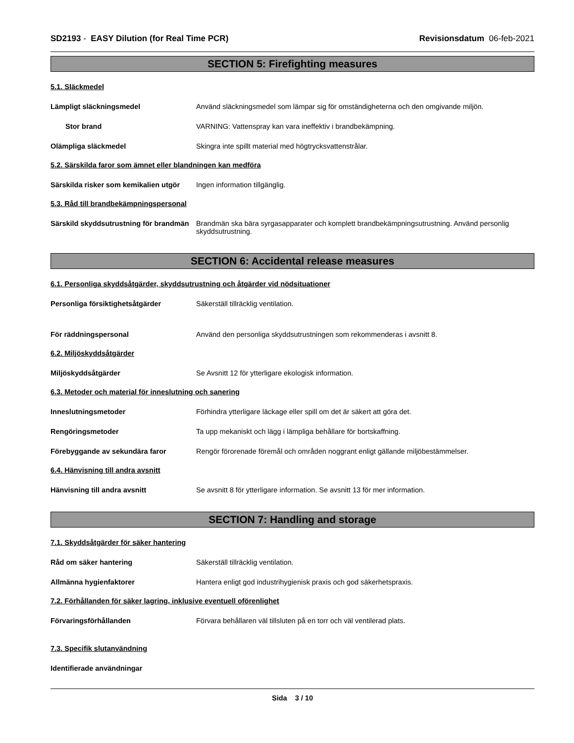SD2193 - EASY Dilution (for Real Time PCR) Revisionsdatum 06-feb-2021
SECTION 5: Firefighting measures
5.1. Släckmedel
Lämpligt släckningsmedel Använd släckningsmedel som lämpar sig för omständigheterna och den omgivande miljön.
Stor brand VARNING: Vattenspray kan vara ineffektiv i brandbekämpning.
Olämpliga släckmedel Skingra inte spillt material med högtrycksvattenstrålar.
5.2. Särskilda faror som ämnet eller blandningen kan medföra
Särskilda risker som kemikalien utgör
Ingen information tillgänglig.
5.3. Råd till brandbekämpningspersonal
Särskild skyddsutrustning för brandmän
Brandmän ska bära syrgasapparater och komplett brandbekämpningsutrustning. Använd personlig skyddsutrustning.
SECTION 6: Accidental release measures
6.1. Personliga skyddsåtgärder, skyddsutrustning och åtgärder vid nödsituationer
Personliga försiktighetsåtgärder Säkerställ tillräcklig ventilation.
För räddningspersonal Använd den personliga skyddsutrustningen som rekommenderas i avsnitt 8.
6.2. Miljöskyddsåtgärder
Miljöskyddsåtgärder Se Avsnitt 12 för ytterligare ekologisk information.
6.3. Metoder och material för inneslutning och sanering
Inneslutningsmetoder Förhindra ytterligare läckage eller spill om det är säkert att göra det.
Rengöringsmetoder Ta upp mekaniskt och lägg i lämpliga behållare för bortskaffning.
Förebyggande av sekundära faror Rengör förorenade föremål och områden noggrant enligt gällande miljöbestämmelser.
6.4. Hänvisning till andra avsnitt
Hänvisning till andra avsnitt Se avsnitt 8 för ytterligare information. Se avsnitt 13 för mer information.
SECTION 7: Handling and storage
7.1. Skyddsåtgärder för säker hantering
Råd om säker hantering Säkerställ tillräcklig ventilation.
Allmänna hygienfaktorer Hantera enligt god industrihygienisk praxis och god säkerhetspraxis.
7.2. Förhållanden för säker lagring, inklusive eventuell oförenlighet
Förvaringsförhållanden Förvara behållaren väl tillsluten på en torr och väl ventilerad plats.
7.3. Specifik slutanvändning
Identifierade användningar
Sida 3 / 10